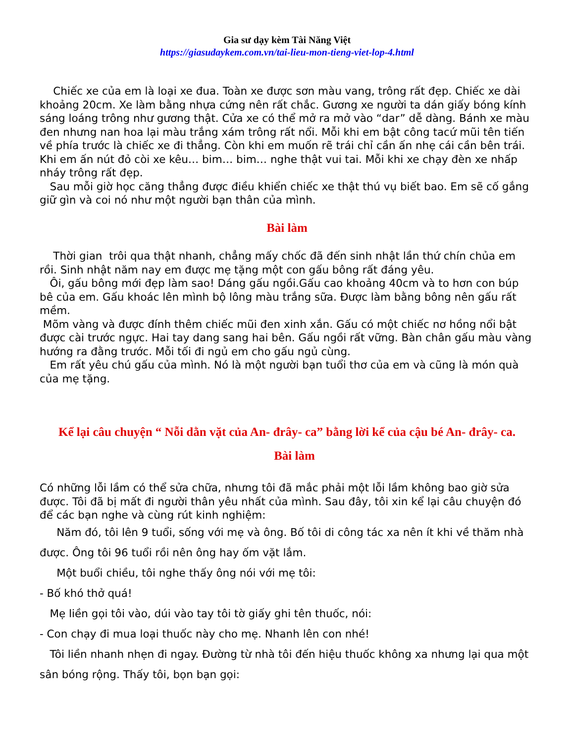Gia sư dạy kèm Tài Năng Việt
https://giasudaykem.com.vn/tai-lieu-mon-tieng-viet-lop-4.html
Chiếc xe của em là loại xe đua. Toàn xe được sơn màu vang, trông rất đẹp. Chiếc xe dài khoảng 20cm. Xe làm bằng nhựa cứng nên rất chắc. Gương xe người ta dán giấy bóng kính sáng loáng trông như gương thật. Cửa xe có thể mở ra mở vào “dar” dễ dàng. Bánh xe màu đen nhưng nan hoa lại màu trắng xám trông rất nổi. Mỗi khi em bật công tacứ mũi tên tiến về phía trước là chiếc xe đi thẳng. Còn khi em muốn rẽ trái chỉ cần ấn nhẹ cái cần bên trái. Khi em ấn nút đỏ còi xe kêu… bim… bim… nghe thật vui tai. Mỗi khi xe chạy đèn xe nhấp nháy trông rất đẹp.
Sau mỗi giờ học căng thẳng được điều khiển chiếc xe thật thú vụ biết bao. Em sẽ cố gắng giữ gìn và coi nó như một người bạn thân của mình.
Bài làm
Thời gian trôi qua thật nhanh, chẳng mấy chốc đã đến sinh nhật lần thứ chín chủa em rồi. Sinh nhật năm nay em được mẹ tặng một con gấu bông rất đáng yêu.
Ôi, gấu bông mới đẹp làm sao! Dáng gấu ngồi.Gấu cao khoảng 40cm và to hơn con búp bê của em. Gấu khoác lên mình bộ lông màu trắng sữa. Được làm bằng bông nên gấu rất mềm.
Mõm vàng và được đính thêm chiếc mũi đen xinh xắn. Gấu có một chiếc nơ hồng nổi bật được cài trước ngực. Hai tay dang sang hai bên. Gấu ngồi rất vững. Bàn chân gấu màu vàng hướng ra đằng trước. Mỗi tối đi ngủ em cho gấu ngủ cùng.
Em rất yêu chú gấu của mình. Nó là một người bạn tuổi thơ của em và cũng là món quà của mẹ tặng.
Kể lại câu chuyện “ Nỗi dằn vặt của An- đrây- ca” bằng lời kể của cậu bé An- đrây- ca.
Bài làm
Có những lỗi lầm có thể sửa chữa, nhưng tôi đã mắc phải một lỗi lầm không bao giờ sửa được. Tôi đã bị mất đi người thân yêu nhất của mình. Sau đây, tôi xin kể lại câu chuyện đó để các bạn nghe và cùng rút kinh nghiệm:
Năm đó, tôi lên 9 tuổi, sống với mẹ và ông. Bố tôi di công tác xa nên ít khi về thăm nhà được. Ông tôi 96 tuổi rồi nên ông hay ốm vặt lắm.
Một buổi chiều, tôi nghe thấy ông nói với mẹ tôi:
- Bố khó thở quá!
Mẹ liền gọi tôi vào, dúi vào tay tôi tờ giấy ghi tên thuốc, nói:
- Con chạy đi mua loại thuốc này cho mẹ. Nhanh lên con nhé!
Tôi liền nhanh nhẹn đi ngay. Đường từ nhà tôi đến hiệu thuốc không xa nhưng lại qua một sân bóng rộng. Thấy tôi, bọn bạn gọi: